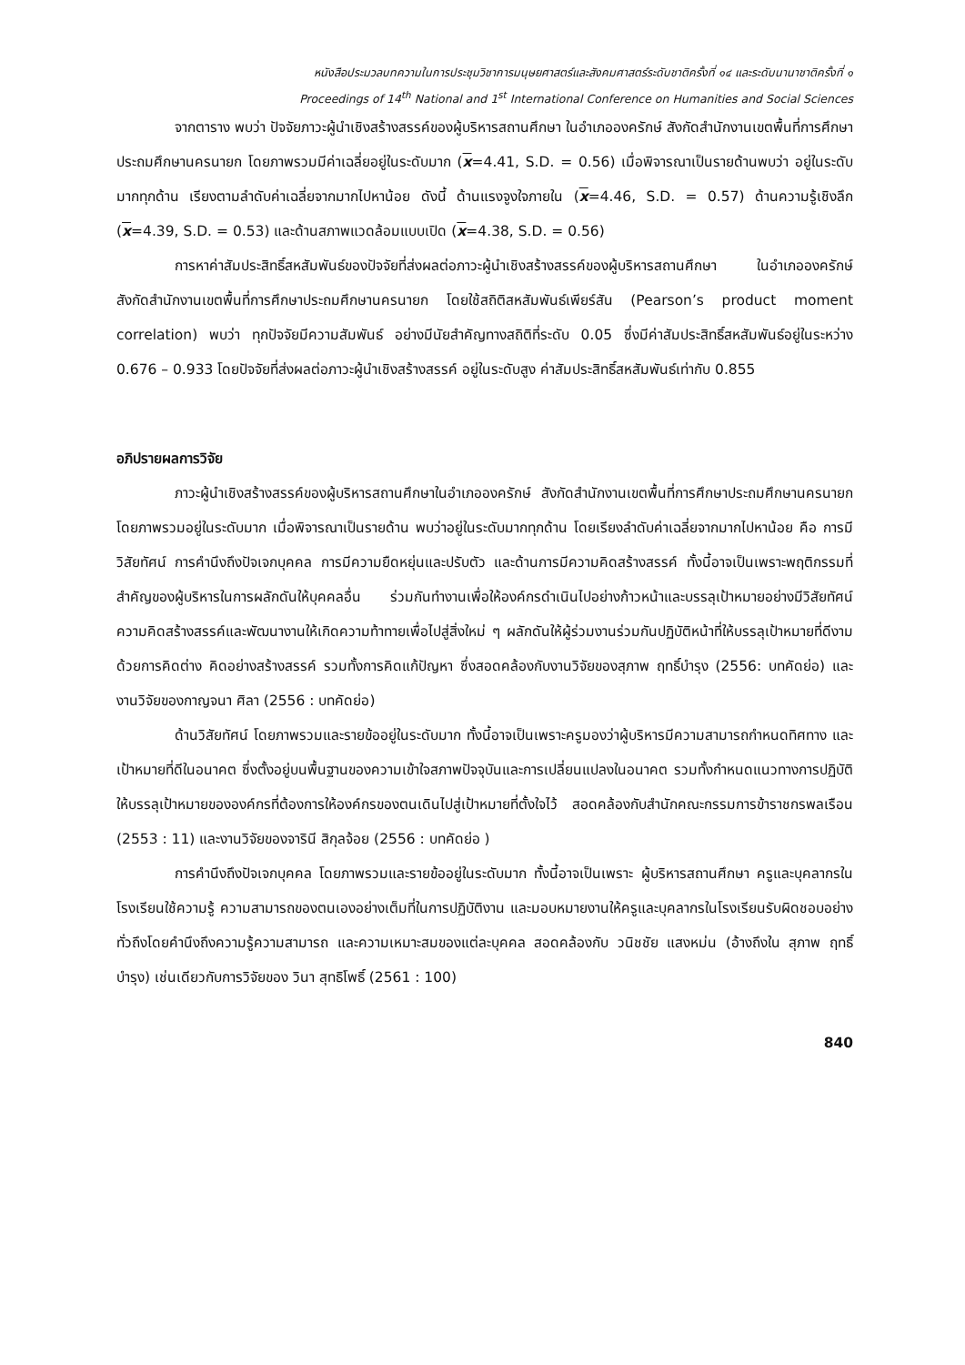หนังสือประมวลบทความในการประชุมวิชาการมนุษยศาสตร์และสังคมศาสตร์ระดับชาติครั้งที่ ๑๔ และระดับนานาชาติครั้งที่ ๑
Proceedings of 14<sup>th</sup> National and 1<sup>st</sup> International Conference on Humanities and Social Sciences
จากตาราง พบว่า ปัจจัยภาวะผู้นำเชิงสร้างสรรค์ของผู้บริหารสถานศึกษา ในอำเภอองครักษ์ สังกัดสำนักงานเขตพื้นที่การศึกษาประถมศึกษานครนายก โดยภาพรวมมีค่าเฉลี่ยอยู่ในระดับมาก (x=4.41, S.D. = 0.56) เมื่อพิจารณาเป็นรายด้านพบว่า อยู่ในระดับมากทุกด้าน เรียงตามลำดับค่าเฉลี่ยจากมากไปหาน้อย ดังนี้ ด้านแรงจูงใจภายใน (x=4.46, S.D. = 0.57) ด้านความรู้เชิงลึก (x=4.39, S.D. = 0.53) และด้านสภาพแวดล้อมแบบเปิด (x=4.38, S.D. = 0.56)
การหาค่าสัมประสิทธิ์สหสัมพันธ์ของปัจจัยที่ส่งผลต่อภาวะผู้นำเชิงสร้างสรรค์ของผู้บริหารสถานศึกษา ในอำเภอองครักษ์ สังกัดสำนักงานเขตพื้นที่การศึกษาประถมศึกษานครนายก โดยใช้สถิติสหสัมพันธ์เพียร์สัน (Pearson’s product moment correlation) พบว่า ทุกปัจจัยมีความสัมพันธ์ อย่างมีนัยสำคัญทางสถิติที่ระดับ 0.05 ซึ่งมีค่าสัมประสิทธิ์สหสัมพันธ์อยู่ในระหว่าง 0.676 – 0.933 โดยปัจจัยที่ส่งผลต่อภาวะผู้นำเชิงสร้างสรรค์ อยู่ในระดับสูง ค่าสัมประสิทธิ์สหสัมพันธ์เท่ากับ 0.855
อภิปรายผลการวิจัย
ภาวะผู้นำเชิงสร้างสรรค์ของผู้บริหารสถานศึกษาในอำเภอองครักษ์ สังกัดสำนักงานเขตพื้นที่การศึกษาประถมศึกษานครนายก โดยภาพรวมอยู่ในระดับมาก เมื่อพิจารณาเป็นรายด้าน พบว่าอยู่ในระดับมากทุกด้าน โดยเรียงลำดับค่าเฉลี่ยจากมากไปหาน้อย คือ การมีวิสัยทัศน์ การคำนึงถึงปัจเจกบุคคล การมีความยืดหยุ่นและปรับตัว และด้านการมีความคิดสร้างสรรค์ ทั้งนี้อาจเป็นเพราะพฤติกรรมที่สำคัญของผู้บริหารในการผลักดันให้บุคคลอื่น ร่วมกันทำงานเพื่อให้องค์กรดำเนินไปอย่างก้าวหน้าและบรรลุเป้าหมายอย่างมีวิสัยทัศน์ ความคิดสร้างสรรค์และพัฒนางานให้เกิดความท้าทายเพื่อไปสู่สิ่งใหม่ ๆ ผลักดันให้ผู้ร่วมงานร่วมกันปฏิบัติหน้าที่ให้บรรลุเป้าหมายที่ดีงาม ด้วยการคิดต่าง คิดอย่างสร้างสรรค์ รวมทั้งการคิดแก้ปัญหา ซึ่งสอดคล้องกับงานวิจัยของสุภาพ ฤทธิ์บำรุง (2556: บทคัดย่อ) และงานวิจัยของกาญจนา ศิลา (2556 : บทคัดย่อ)
ด้านวิสัยทัศน์ โดยภาพรวมและรายข้ออยู่ในระดับมาก ทั้งนี้อาจเป็นเพราะครูมองว่าผู้บริหารมีความสามารถกำหนดทิศทาง และเป้าหมายที่ดีในอนาคต ซึ่งตั้งอยู่บนพื้นฐานของความเข้าใจสภาพปัจจุบันและการเปลี่ยนแปลงในอนาคต รวมทั้งกำหนดแนวทางการปฏิบัติให้บรรลุเป้าหมายขององค์กรที่ต้องการให้องค์กรของตนเดินไปสู่เป้าหมายที่ตั้งใจไว้ สอดคล้องกับสำนักคณะกรรมการข้าราชกรพลเรือน (2553 : 11) และงานวิจัยของจารินี สิกุลจ้อย (2556 : บทคัดย่อ )
การคำนึงถึงปัจเจกบุคคล โดยภาพรวมและรายข้ออยู่ในระดับมาก ทั้งนี้อาจเป็นเพราะ ผู้บริหารสถานศึกษา ครูและบุคลากรในโรงเรียนใช้ความรู้ ความสามารถของตนเองอย่างเต็มที่ในการปฏิบัติงาน และมอบหมายงานให้ครูและบุคลากรในโรงเรียนรับผิดชอบอย่างทั่วถึงโดยคำนึงถึงความรู้ความสามารถ และความเหมาะสมของแต่ละบุคคล สอดคล้องกับ วนิชชัย แสงหม่น (อ้างถึงใน สุภาพ ฤทธิ์บำรุง) เช่นเดียวกับการวิจัยของ วินา สุทธิโพธิ์ (2561 : 100)
840